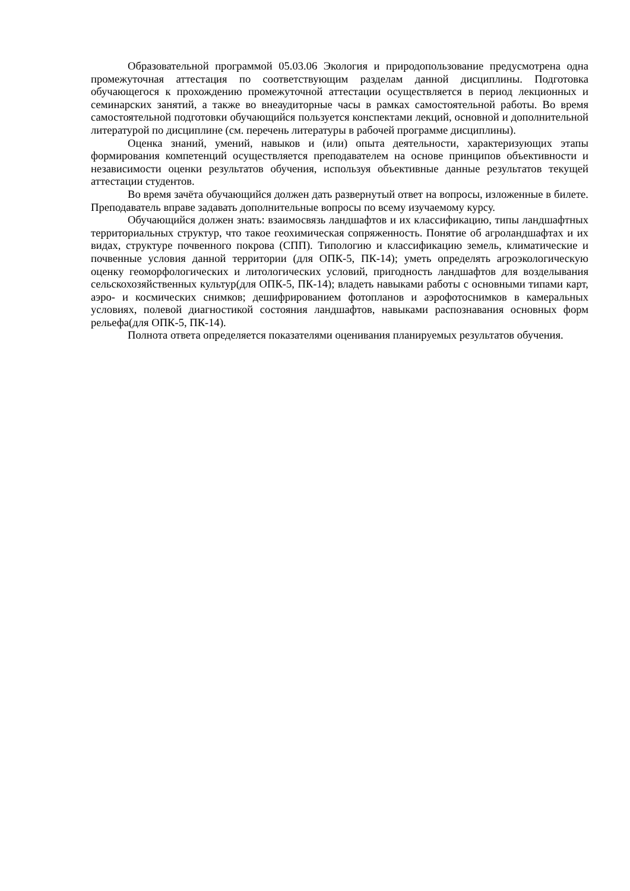Образовательной программой 05.03.06 Экология и природопользование предусмотрена одна промежуточная аттестация по соответствующим разделам данной дисциплины. Подготовка обучающегося к прохождению промежуточной аттестации осуществляется в период лекционных и семинарских занятий, а также во внеаудиторные часы в рамках самостоятельной работы. Во время самостоятельной подготовки обучающийся пользуется конспектами лекций, основной и дополнительной литературой по дисциплине (см. перечень литературы в рабочей программе дисциплины).
Оценка знаний, умений, навыков и (или) опыта деятельности, характеризующих этапы формирования компетенций осуществляется преподавателем на основе принципов объективности и независимости оценки результатов обучения, используя объективные данные результатов текущей аттестации студентов.
Во время зачёта обучающийся должен дать развернутый ответ на вопросы, изложенные в билете. Преподаватель вправе задавать дополнительные вопросы по всему изучаемому курсу.
Обучающийся должен знать: взаимосвязь ландшафтов и их классификацию, типы ландшафтных территориальных структур, что такое геохимическая сопряженность. Понятие об агроландшафтах и их видах, структуре почвенного покрова (СПП). Типологию и классификацию земель, климатические и почвенные условия данной территории (для ОПК-5, ПК-14); уметь определять агроэкологическую оценку геоморфологических и литологических условий, пригодность ландшафтов для возделывания сельскохозяйственных культур(для ОПК-5, ПК-14); владеть навыками работы с основными типами карт, аэро- и космических снимков; дешифрированием фотопланов и аэрофотоснимков в камеральных условиях, полевой диагностикой состояния ландшафтов, навыками распознавания основных форм рельефа(для ОПК-5, ПК-14).
Полнота ответа определяется показателями оценивания планируемых результатов обучения.